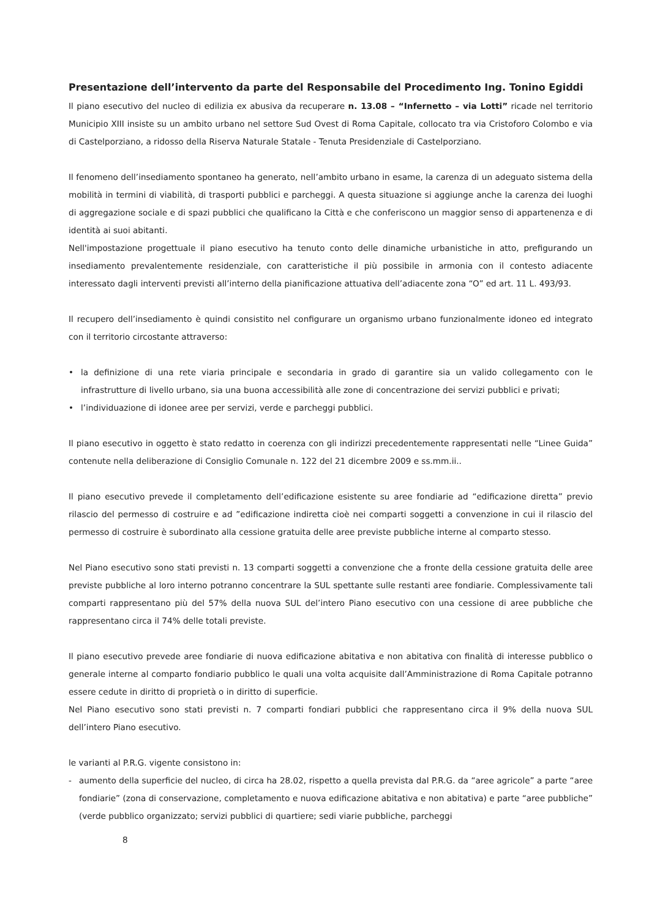Presentazione dell’intervento da parte del Responsabile del Procedimento Ing. Tonino Egiddi
Il piano esecutivo del nucleo di edilizia ex abusiva da recuperare n. 13.08 – “Infernetto – via Lotti” ricade nel territorio Municipio XIII insiste su un ambito urbano nel settore Sud Ovest di Roma Capitale, collocato tra via Cristoforo Colombo e via di Castelporziano, a ridosso della Riserva Naturale Statale - Tenuta Presidenziale di Castelporziano.
Il fenomeno dell’insediamento spontaneo ha generato, nell’ambito urbano in esame, la carenza di un adeguato sistema della mobilità in termini di viabilità, di trasporti pubblici e parcheggi. A questa situazione si aggiunge anche la carenza dei luoghi di aggregazione sociale e di spazi pubblici che qualificano la Città e che conferiscono un maggior senso di appartenenza e di identità ai suoi abitanti.
Nell'impostazione progettuale il piano esecutivo ha tenuto conto delle dinamiche urbanistiche in atto, prefigurando un insediamento prevalentemente residenziale, con caratteristiche il più possibile in armonia con il contesto adiacente interessato dagli interventi previsti all’interno della pianificazione attuativa dell’adiacente zona “O” ed art. 11 L. 493/93.
Il recupero dell’insediamento è quindi consistito nel configurare un organismo urbano funzionalmente idoneo ed integrato con il territorio circostante attraverso:
• la definizione di una rete viaria principale e secondaria in grado di garantire sia un valido collegamento con le infrastrutture di livello urbano, sia una buona accessibilità alle zone di concentrazione dei servizi pubblici e privati;
• l’individuazione di idonee aree per servizi, verde e parcheggi pubblici.
Il piano esecutivo in oggetto è stato redatto in coerenza con gli indirizzi precedentemente rappresentati nelle “Linee Guida” contenute nella deliberazione di Consiglio Comunale n. 122 del 21 dicembre 2009 e ss.mm.ii..
Il piano esecutivo prevede il completamento dell’edificazione esistente su aree fondiarie ad “edificazione diretta” previo rilascio del permesso di costruire e ad ”edificazione indiretta cioè nei comparti soggetti a convenzione in cui il rilascio del permesso di costruire è subordinato alla cessione gratuita delle aree previste pubbliche interne al comparto stesso.
Nel Piano esecutivo sono stati previsti n. 13 comparti soggetti a convenzione che a fronte della cessione gratuita delle aree previste pubbliche al loro interno potranno concentrare la SUL spettante sulle restanti aree fondiarie. Complessivamente tali comparti rappresentano più del 57% della nuova SUL del’intero Piano esecutivo con una cessione di aree pubbliche che rappresentano circa il 74% delle totali previste.
Il piano esecutivo prevede aree fondiarie di nuova edificazione abitativa e non abitativa con finalità di interesse pubblico o generale interne al comparto fondiario pubblico le quali una volta acquisite dall’Amministrazione di Roma Capitale potranno essere cedute in diritto di proprietà o in diritto di superficie.
Nel Piano esecutivo sono stati previsti n. 7 comparti fondiari pubblici che rappresentano circa il 9% della nuova SUL dell’intero Piano esecutivo.
le varianti al P.R.G. vigente consistono in:
- aumento della superficie del nucleo, di circa ha 28.02, rispetto a quella prevista dal P.R.G. da “aree agricole” a parte “aree fondiarie” (zona di conservazione, completamento e nuova edificazione abitativa e non abitativa) e parte “aree pubbliche” (verde pubblico organizzato; servizi pubblici di quartiere; sedi viarie pubbliche, parcheggi
8